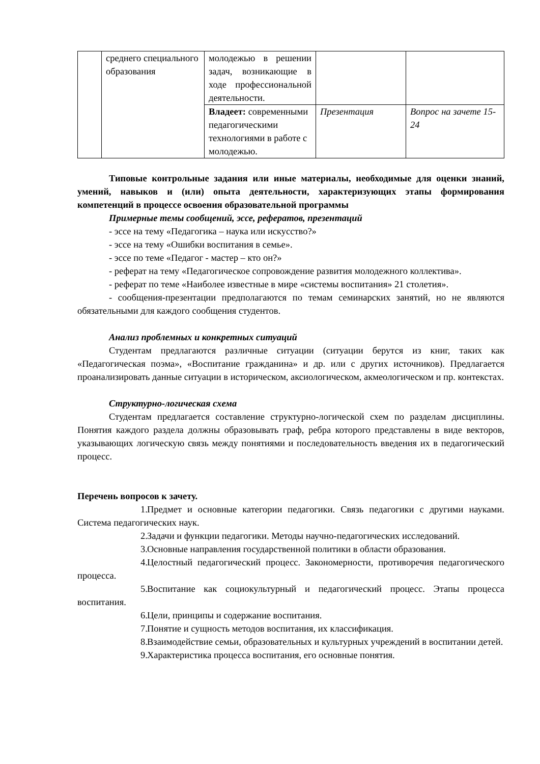| | среднего специального образования | молодежью в решении задач, возникающие в ходе профессиональной деятельности. | | |
| | | Владеет: современными педагогическими технологиями в работе с молодежью. | Презентация | Вопрос на зачете 15-24 |
Типовые контрольные задания или иные материалы, необходимые для оценки знаний, умений, навыков и (или) опыта деятельности, характеризующих этапы формирования компетенций в процессе освоения образовательной программы
Примерные темы сообщений, эссе, рефератов, презентаций
- эссе на тему «Педагогика – наука или искусство?»
- эссе на тему «Ошибки воспитания в семье».
- эссе по теме «Педагог - мастер – кто он?»
- реферат на тему «Педагогическое сопровождение развития молодежного коллектива».
- реферат по теме «Наиболее известные в мире «системы воспитания» 21 столетия».
- сообщения-презентации предполагаются по темам семинарских занятий, но не являются обязательными для каждого сообщения студентов.
Анализ проблемных и конкретных ситуаций
Студентам предлагаются различные ситуации (ситуации берутся из книг, таких как «Педагогическая поэма», «Воспитание гражданина» и др. или с других источников). Предлагается проанализировать данные ситуации в историческом, аксиологическом, акмеологическом и пр. контекстах.
Структурно-логическая схема
Студентам предлагается составление структурно-логической схем по разделам дисциплины. Понятия каждого раздела должны образовывать граф, ребра которого представлены в виде векторов, указывающих логическую связь между понятиями и последовательность введения их в педагогический процесс.
Перечень вопросов к зачету.
1. Предмет и основные категории педагогики. Связь педагогики с другими науками. Система педагогических наук.
2. Задачи и функции педагогики. Методы научно-педагогических исследований.
3. Основные направления государственной политики в области образования.
4. Целостный педагогический процесс. Закономерности, противоречия педагогического процесса.
5. Воспитание как социокультурный и педагогический процесс. Этапы процесса воспитания.
6. Цели, принципы и содержание воспитания.
7. Понятие и сущность методов воспитания, их классификация.
8. Взаимодействие семьи, образовательных и культурных учреждений в воспитании детей.
9. Характеристика процесса воспитания, его основные понятия.